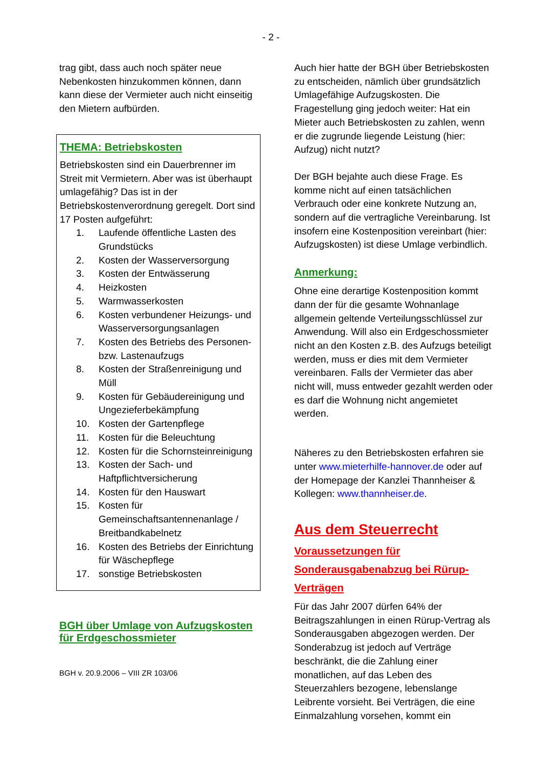- 2 -
trag gibt, dass auch noch später neue Nebenkosten hinzukommen können, dann kann diese der Vermieter auch nicht einseitig den Mietern aufbürden.
THEMA: Betriebskosten
Betriebskosten sind ein Dauerbrenner im Streit mit Vermietern. Aber was ist überhaupt umlagefähig? Das ist in der Betriebskostenverordnung geregelt. Dort sind 17 Posten aufgeführt:
1. Laufende öffentliche Lasten des Grundstücks
2. Kosten der Wasserversorgung
3. Kosten der Entwässerung
4. Heizkosten
5. Warmwasserkosten
6. Kosten verbundener Heizungs- und Wasserversorgungsanlagen
7. Kosten des Betriebs des Personen- bzw. Lastenaufzugs
8. Kosten der Straßenreinigung und Müll
9. Kosten für Gebäudereinigung und Ungezieferbekämpfung
10. Kosten der Gartenpflege
11. Kosten für die Beleuchtung
12. Kosten für die Schornsteinreinigung
13. Kosten der Sach- und Haftpflichtversicherung
14. Kosten für den Hauswart
15. Kosten für Gemeinschaftsantennenanlage / Breitbandkabelnetz
16. Kosten des Betriebs der Einrichtung für Wäschepflege
17. sonstige Betriebskosten
BGH über Umlage von Aufzugskosten für Erdgeschossmieter
BGH v. 20.9.2006 – VIII ZR 103/06
Auch hier hatte der BGH über Betriebskosten zu entscheiden, nämlich über grundsätzlich Umlagefähige Aufzugskosten. Die Fragestellung ging jedoch weiter: Hat ein Mieter auch Betriebskosten zu zahlen, wenn er die zugrunde liegende Leistung (hier: Aufzug) nicht nutzt?
Der BGH bejahte auch diese Frage. Es komme nicht auf einen tatsächlichen Verbrauch oder eine konkrete Nutzung an, sondern auf die vertragliche Vereinbarung. Ist insofern eine Kostenposition vereinbart (hier: Aufzugskosten) ist diese Umlage verbindlich.
Anmerkung:
Ohne eine derartige Kostenposition kommt dann der für die gesamte Wohnanlage allgemein geltende Verteilungsschlüssel zur Anwendung. Will also ein Erdgeschossmieter nicht an den Kosten z.B. des Aufzugs beteiligt werden, muss er dies mit dem Vermieter vereinbaren. Falls der Vermieter das aber nicht will, muss entweder gezahlt werden oder es darf die Wohnung nicht angemietet werden.
Näheres zu den Betriebskosten erfahren sie unter www.mieterhilfe-hannover.de oder auf der Homepage der Kanzlei Thannheiser & Kollegen: www.thannheiser.de.
Aus dem Steuerrecht
Voraussetzungen für Sonderausgabenabzug bei Rürup-Verträgen
Für das Jahr 2007 dürfen 64% der Beitragszahlungen in einen Rürup-Vertrag als Sonderausgaben abgezogen werden. Der Sonderabzug ist jedoch auf Verträge beschränkt, die die Zahlung einer monatlichen, auf das Leben des Steuerzahlers bezogene, lebenslange Leibrente vorsieht. Bei Verträgen, die eine Einmalzahlung vorsehen, kommt ein